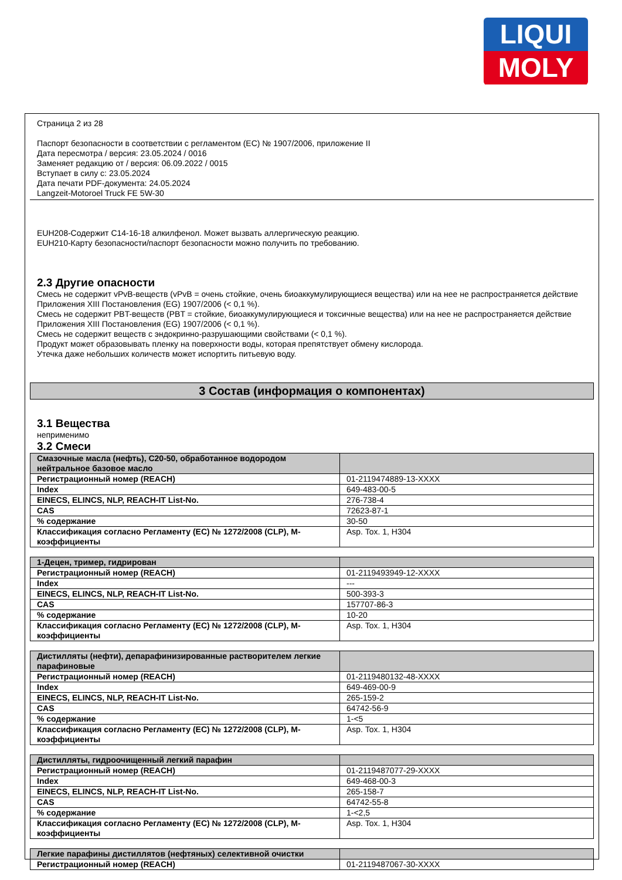LIQUI
MOLY
Страница 2 из 28
Паспорт безопасности в соответствии с регламентом (ЕС) № 1907/2006, приложение II
Дата пересмотра / версия: 23.05.2024 / 0016
Заменяет редакцию от / версия: 06.09.2022 / 0015
Вступает в силу с: 23.05.2024
Дата печати PDF-документа: 24.05.2024
Langzeit-Motoroel Truck FE 5W-30
EUH208-Содержит C14-16-18 алкилфенол. Может вызвать аллергическую реакцию.
EUH210-Карту безопасности/паспорт безопасности можно получить по требованию.
2.3 Другие опасности
Смесь не содержит vPvB-веществ (vPvB = очень стойкие, очень биоаккумулирующиеся вещества) или на нее не распространяется действие Приложения XIII Постановления (EG) 1907/2006 (< 0,1 %).
Смесь не содержит PBT-веществ (PBT = стойкие, биоаккумулирующиеся и токсичные вещества) или на нее не распространяется действие Приложения XIII Постановления (EG) 1907/2006 (< 0,1 %).
Смесь не содержит веществ с эндокринно-разрушающими свойствами (< 0,1 %).
Продукт может образовывать пленку на поверхности воды, которая препятствует обмену кислорода.
Утечка даже небольших количеств может испортить питьевую воду.
3 Состав (информация о компонентах)
3.1 Вещества
неприменимо
3.2 Смеси
| Смазочные масла (нефть), C20-50, обработанное водородом нейтральное базовое масло | |
| Регистрационный номер (REACH) | 01-2119474889-13-XXXX |
| Index | 649-483-00-5 |
| EINECS, ELINCS, NLP, REACH-IT List-No. | 276-738-4 |
| CAS | 72623-87-1 |
| % содержание | 30-50 |
| Классификация согласно Регламенту (ЕС) № 1272/2008 (CLP), M-коэффициенты | Asp. Tox. 1, H304 |
| 1-Децен, тример, гидрирован | |
| Регистрационный номер (REACH) | 01-2119493949-12-XXXX |
| Index | --- |
| EINECS, ELINCS, NLP, REACH-IT List-No. | 500-393-3 |
| CAS | 157707-86-3 |
| % содержание | 10-20 |
| Классификация согласно Регламенту (ЕС) № 1272/2008 (CLP), M-коэффициенты | Asp. Tox. 1, H304 |
| Дистилляты (нефти), депарафинизированные растворителем легкие парафиновые | |
| Регистрационный номер (REACH) | 01-2119480132-48-XXXX |
| Index | 649-469-00-9 |
| EINECS, ELINCS, NLP, REACH-IT List-No. | 265-159-2 |
| CAS | 64742-56-9 |
| % содержание | 1-<5 |
| Классификация согласно Регламенту (ЕС) № 1272/2008 (CLP), M-коэффициенты | Asp. Tox. 1, H304 |
| Дистилляты, гидроочищенный легкий парафин | |
| Регистрационный номер (REACH) | 01-2119487077-29-XXXX |
| Index | 649-468-00-3 |
| EINECS, ELINCS, NLP, REACH-IT List-No. | 265-158-7 |
| CAS | 64742-55-8 |
| % содержание | 1-<2,5 |
| Классификация согласно Регламенту (ЕС) № 1272/2008 (CLP), M-коэффициенты | Asp. Tox. 1, H304 |
| Легкие парафины дистиллятов (нефтяных) селективной очистки | |
| Регистрационный номер (REACH) | 01-2119487067-30-XXXX |